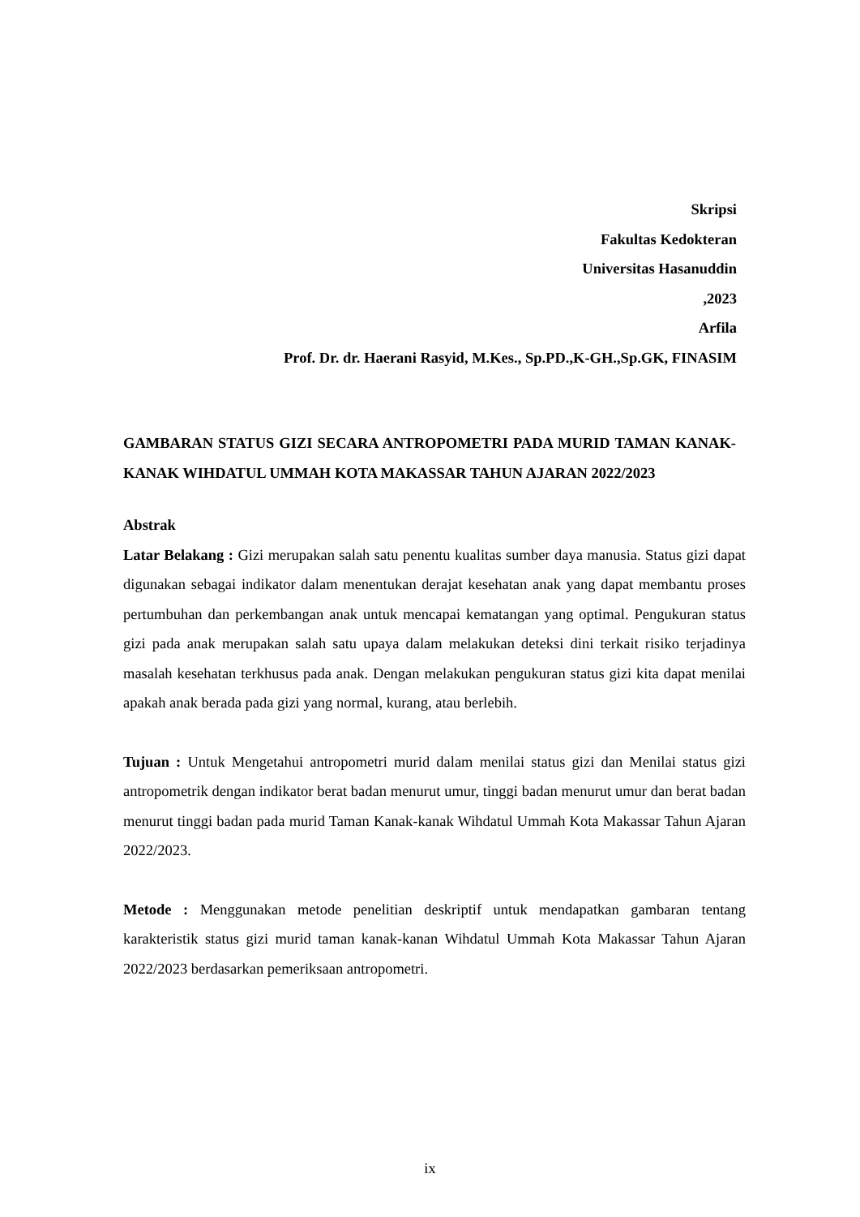Skripsi
Fakultas Kedokteran
Universitas Hasanuddin
,2023
Arfila
Prof. Dr. dr. Haerani Rasyid, M.Kes., Sp.PD.,K-GH.,Sp.GK, FINASIM
GAMBARAN STATUS GIZI SECARA ANTROPOMETRI PADA MURID TAMAN KANAK-KANAK WIHDATUL UMMAH KOTA MAKASSAR TAHUN AJARAN 2022/2023
Abstrak
Latar Belakang : Gizi merupakan salah satu penentu kualitas sumber daya manusia. Status gizi dapat digunakan sebagai indikator dalam menentukan derajat kesehatan anak yang dapat membantu proses pertumbuhan dan perkembangan anak untuk mencapai kematangan yang optimal. Pengukuran status gizi pada anak merupakan salah satu upaya dalam melakukan deteksi dini terkait risiko terjadinya masalah kesehatan terkhusus pada anak. Dengan melakukan pengukuran status gizi kita dapat menilai apakah anak berada pada gizi yang normal, kurang, atau berlebih.
Tujuan : Untuk Mengetahui antropometri murid dalam menilai status gizi dan Menilai status gizi antropometrik dengan indikator berat badan menurut umur, tinggi badan menurut umur dan berat badan menurut tinggi badan pada murid Taman Kanak-kanak Wihdatul Ummah Kota Makassar Tahun Ajaran 2022/2023.
Metode : Menggunakan metode penelitian deskriptif untuk mendapatkan gambaran tentang karakteristik status gizi murid taman kanak-kanan Wihdatul Ummah Kota Makassar Tahun Ajaran 2022/2023 berdasarkan pemeriksaan antropometri.
ix